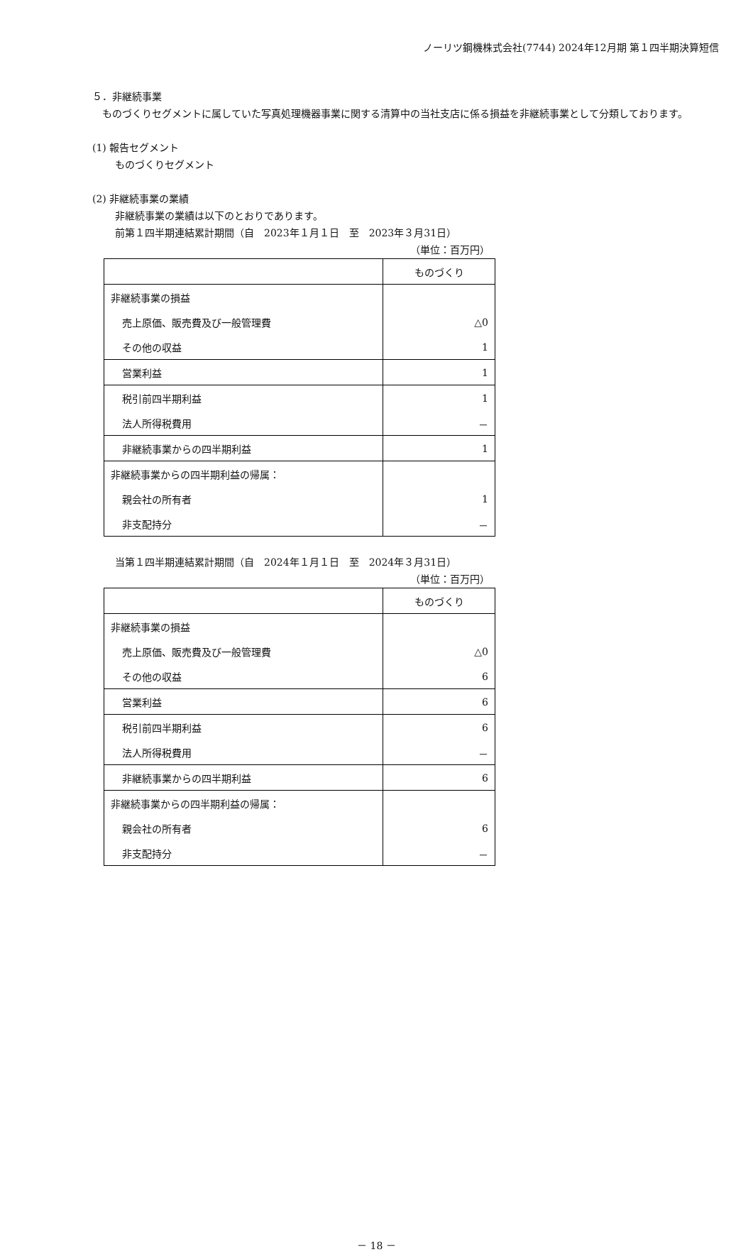ノーリツ鋼機株式会社(7744) 2024年12月期 第１四半期決算短信
５．非継続事業
　ものづくりセグメントに属していた写真処理機器事業に関する清算中の当社支店に係る損益を非継続事業として分類しております。
(1) 報告セグメント
ものづくりセグメント
(2) 非継続事業の業績
非継続事業の業績は以下のとおりであります。
前第１四半期連結累計期間（自　2023年１月１日　至　2023年３月31日）
（単位：百万円）
| | ものづくり |
| 非継続事業の損益 | |
| 売上原価、販売費及び一般管理費 | △0 |
| その他の収益 | 1 |
| 営業利益 | 1 |
| 税引前四半期利益 | 1 |
| 法人所得税費用 | － |
| 非継続事業からの四半期利益 | 1 |
| 非継続事業からの四半期利益の帰属： | |
| 親会社の所有者 | 1 |
| 非支配持分 | － |
当第１四半期連結累計期間（自　2024年１月１日　至　2024年３月31日）
（単位：百万円）
| | ものづくり |
| 非継続事業の損益 | |
| 売上原価、販売費及び一般管理費 | △0 |
| その他の収益 | 6 |
| 営業利益 | 6 |
| 税引前四半期利益 | 6 |
| 法人所得税費用 | － |
| 非継続事業からの四半期利益 | 6 |
| 非継続事業からの四半期利益の帰属： | |
| 親会社の所有者 | 6 |
| 非支配持分 | － |
－ 18 －